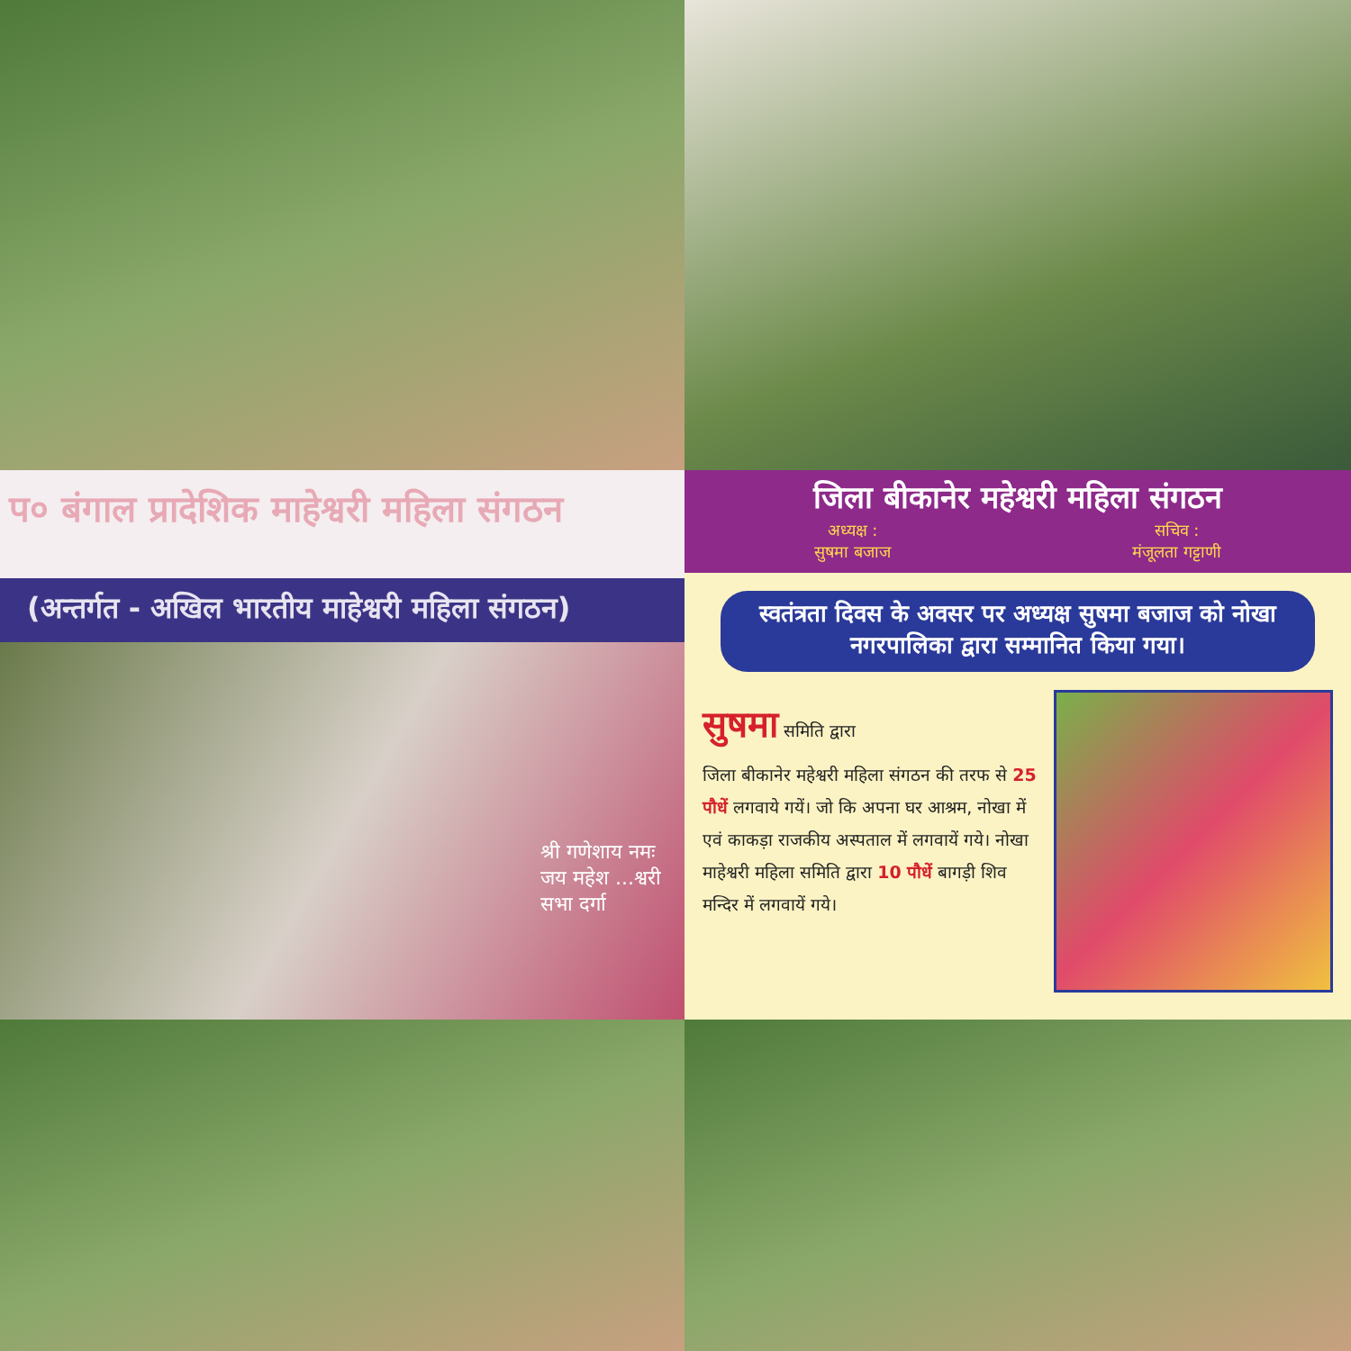प० बंगाल प्रादेशिक माहेश्वरी महिला संगठन
(अन्तर्गत - अखिल भारतीय माहेश्वरी महिला संगठन)
श्री गणेशाय नमः जय महेश ...श्वरी सभा दर्गा
जिला बीकानेर महेश्वरी महिला संगठन
अध्यक्ष :
सुषमा बजाज
सचिव :
मंजूलता गट्टाणी
स्वतंत्रता दिवस के अवसर पर अध्यक्ष सुषमा बजाज को नोखा नगरपालिका द्वारा सम्मानित किया गया।
सुषमा समिति द्वारा
जिला बीकानेर महेश्वरी महिला संगठन की तरफ से 25 पौधें लगवाये गयें। जो कि अपना घर आश्रम, नोखा में एवं काकड़ा राजकीय अस्पताल में लगवायें गये। नोखा माहेश्वरी महिला समिति द्वारा 10 पौधें बागड़ी शिव मन्दिर में लगवायें गये।